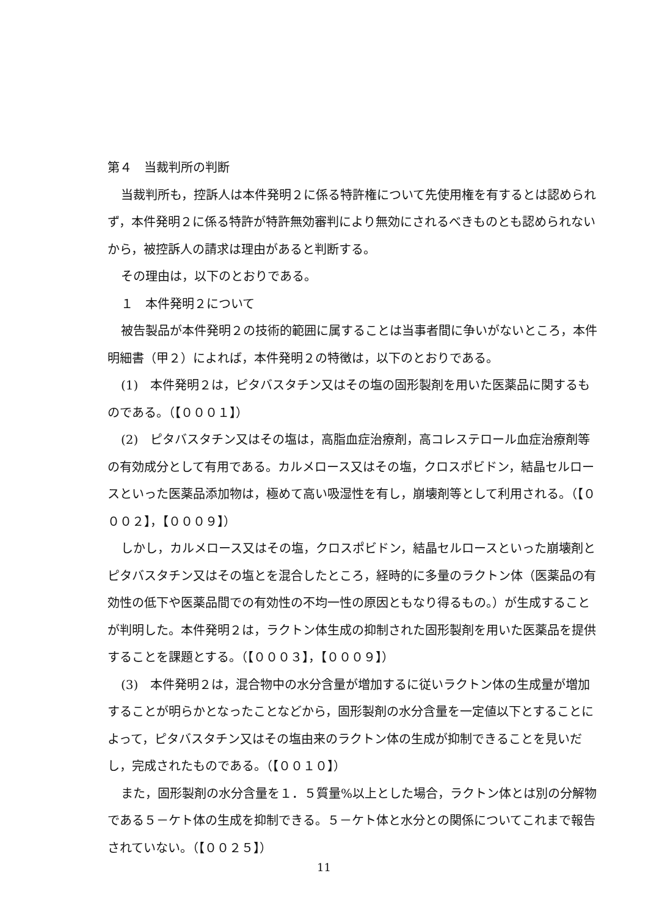第４　当裁判所の判断
当裁判所も，控訴人は本件発明２に係る特許権について先使用権を有するとは認められず，本件発明２に係る特許が特許無効審判により無効にされるべきものとも認められないから，被控訴人の請求は理由があると判断する。
その理由は，以下のとおりである。
１　本件発明２について
被告製品が本件発明２の技術的範囲に属することは当事者間に争いがないところ，本件明細書（甲２）によれば，本件発明２の特徴は，以下のとおりである。
(1)　本件発明２は，ピタバスタチン又はその塩の固形製剤を用いた医薬品に関するものである。（【０００１】）
(2)　ピタバスタチン又はその塩は，高脂血症治療剤，高コレステロール血症治療剤等の有効成分として有用である。カルメロース又はその塩，クロスポビドン，結晶セルロースといった医薬品添加物は，極めて高い吸湿性を有し，崩壊剤等として利用される。（【０００２】，【０００９】）
しかし，カルメロース又はその塩，クロスポビドン，結晶セルロースといった崩壊剤とピタバスタチン又はその塩とを混合したところ，経時的に多量のラクトン体（医薬品の有効性の低下や医薬品間での有効性の不均一性の原因ともなり得るもの。）が生成することが判明した。本件発明２は，ラクトン体生成の抑制された固形製剤を用いた医薬品を提供することを課題とする。（【０００３】，【０００９】）
(3)　本件発明２は，混合物中の水分含量が増加するに従いラクトン体の生成量が増加することが明らかとなったことなどから，固形製剤の水分含量を一定値以下とすることによって，ピタバスタチン又はその塩由来のラクトン体の生成が抑制できることを見いだし，完成されたものである。（【００１０】）
また，固形製剤の水分含量を１．５質量%以上とした場合，ラクトン体とは別の分解物である５－ケト体の生成を抑制できる。５－ケト体と水分との関係についてこれまで報告されていない。（【００２５】）
11